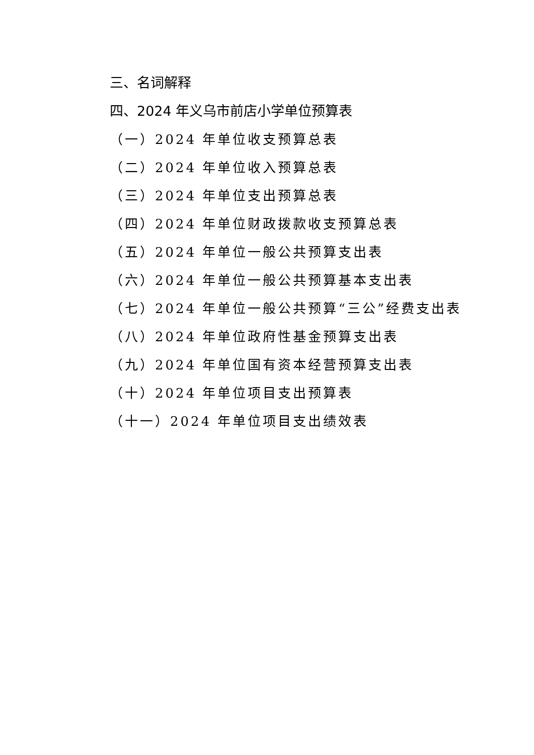三、名词解释
四、2024 年义乌市前店小学单位预算表
（一）2024 年单位收支预算总表
（二）2024 年单位收入预算总表
（三）2024 年单位支出预算总表
（四）2024 年单位财政拨款收支预算总表
（五）2024 年单位一般公共预算支出表
（六）2024 年单位一般公共预算基本支出表
（七）2024 年单位一般公共预算“三公”经费支出表
（八）2024 年单位政府性基金预算支出表
（九）2024 年单位国有资本经营预算支出表
（十）2024 年单位项目支出预算表
（十一）2024 年单位项目支出绩效表